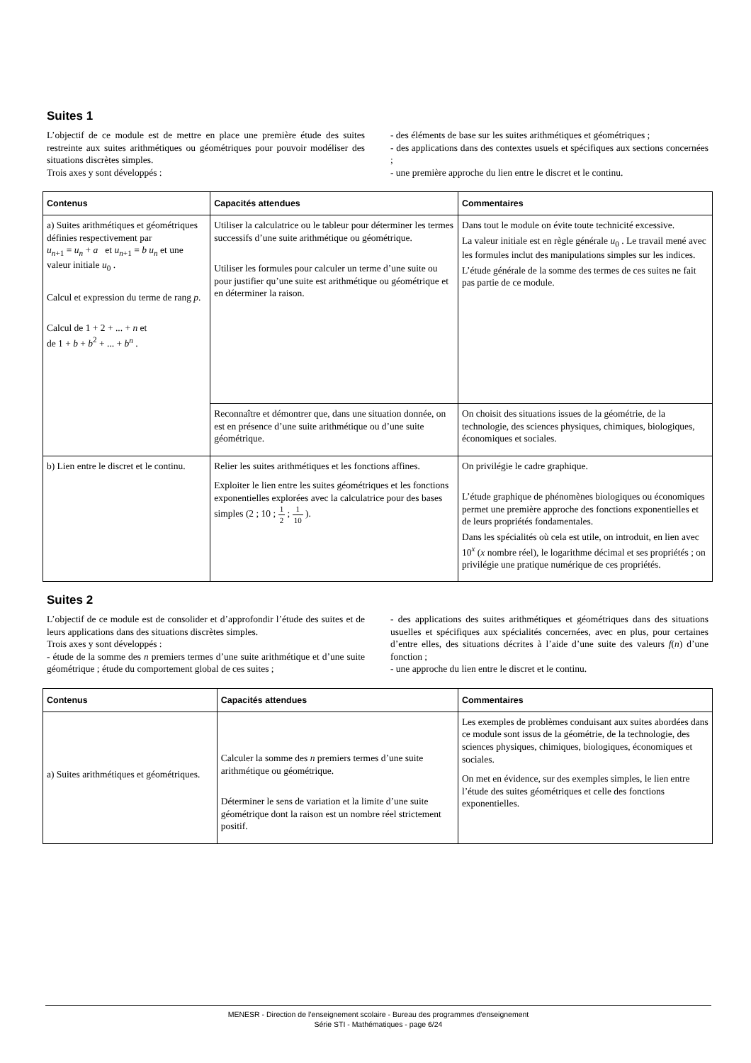Suites 1
L’objectif de ce module est de mettre en place une première étude des suites restreinte aux suites arithmétiques ou géométriques pour pouvoir modéliser des situations discrètes simples.
Trois axes y sont développés :
- des éléments de base sur les suites arithmétiques et géométriques ;
- des applications dans des contextes usuels et spécifiques aux sections concernées ;
- une première approche du lien entre le discret et le continu.
| Contenus | Capacités attendues | Commentaires |
| --- | --- | --- |
| a) Suites arithmétiques et géométriques définies respectivement par u<sub>n+1</sub> = u<sub>n</sub> + a et u<sub>n+1</sub> = b u<sub>n</sub> et une valeur initiale u<sub>0</sub> . Calcul et expression du terme de rang p . Calcul de 1 + 2 + ... + n et de 1 + b + b<sup>2</sup> + ... + b<sup>n</sup> . | Utiliser la calculatrice ou le tableur pour déterminer les termes successifs d’une suite arithmétique ou géométrique. Utiliser les formules pour calculer un terme d’une suite ou pour justifier qu’une suite est arithmétique ou géométrique et en déterminer la raison. | Dans tout le module on évite toute technicité excessive. La valeur initiale est en règle générale u<sub>0</sub> . Le travail mené avec les formules inclut des manipulations simples sur les indices. L’étude générale de la somme des termes de ces suites ne fait pas partie de ce module. |
| | Reconnaître et démontrer que, dans une situation donnée, on est en présence d’une suite arithmétique ou d’une suite géométrique. | On choisit des situations issues de la géométrie, de la technologie, des sciences physiques, chimiques, biologiques, économiques et sociales. |
| b) Lien entre le discret et le continu. | Relier les suites arithmétiques et les fonctions affines. Exploiter le lien entre les suites géométriques et les fonctions exponentielles explorées avec la calculatrice pour des bases simples (2 ; 10 ; 1 2 ; 1 10 ). | On privilégie le cadre graphique. L’étude graphique de phénomènes biologiques ou économiques permet une première approche des fonctions exponentielles et de leurs propriétés fondamentales. Dans les spécialités où cela est utile, on introduit, en lien avec 10<sup>x</sup> ( x nombre réel), le logarithme décimal et ses propriétés ; on privilégie une pratique numérique de ces propriétés. |
Suites 2
L’objectif de ce module est de consolider et d’approfondir l’étude des suites et de leurs applications dans des situations discrètes simples.
Trois axes y sont développés :
- étude de la somme des n premiers termes d’une suite arithmétique et d’une suite géométrique ; étude du comportement global de ces suites ;
- des applications des suites arithmétiques et géométriques dans des situations usuelles et spécifiques aux spécialités concernées, avec en plus, pour certaines d’entre elles, des situations décrites à l’aide d’une suite des valeurs f(n) d’une fonction ;
- une approche du lien entre le discret et le continu.
| Contenus | Capacités attendues | Commentaires |
| --- | --- | --- |
| a) Suites arithmétiques et géométriques. | Calculer la somme des n premiers termes d’une suite arithmétique ou géométrique. Déterminer le sens de variation et la limite d’une suite géométrique dont la raison est un nombre réel strictement positif. | Les exemples de problèmes conduisant aux suites abordées dans ce module sont issus de la géométrie, de la technologie, des sciences physiques, chimiques, biologiques, économiques et sociales. On met en évidence, sur des exemples simples, le lien entre l’étude des suites géométriques et celle des fonctions exponentielles. |
MENESR - Direction de l’enseignement scolaire - Bureau des programmes d'enseignement
Série STI - Mathématiques - page 6/24